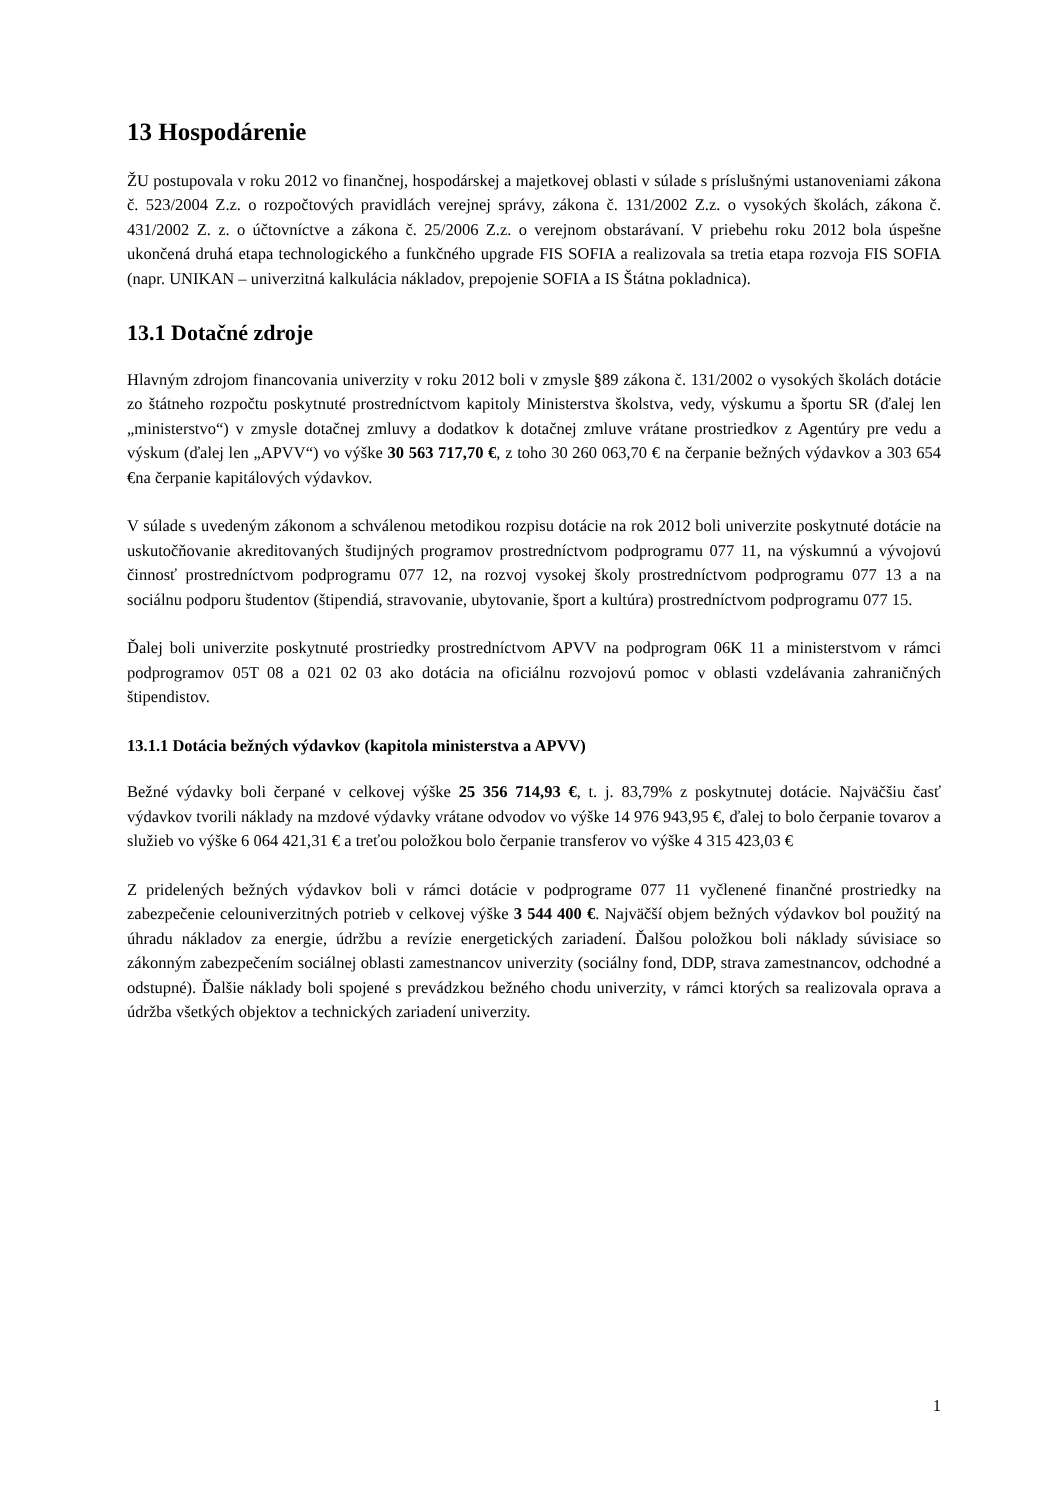13 Hospodárenie
ŽU postupovala v roku 2012 vo finančnej, hospodárskej a majetkovej oblasti v súlade s príslušnými ustanoveniami zákona č. 523/2004 Z.z. o rozpočtových pravidlách verejnej správy, zákona č. 131/2002 Z.z. o vysokých školách, zákona č. 431/2002 Z. z. o účtovníctve a zákona č. 25/2006 Z.z. o verejnom obstarávaní. V priebehu roku 2012 bola úspešne ukončená druhá etapa technologického a funkčného upgrade FIS SOFIA a realizovala sa tretia etapa rozvoja FIS SOFIA (napr. UNIKAN – univerzitná kalkulácia nákladov, prepojenie SOFIA a IS Štátna pokladnica).
13.1 Dotačné zdroje
Hlavným zdrojom financovania univerzity v roku 2012 boli v zmysle §89 zákona č. 131/2002 o vysokých školách dotácie zo štátneho rozpočtu poskytnuté prostredníctvom kapitoly Ministerstva školstva, vedy, výskumu a športu SR (ďalej len „ministerstvo“) v zmysle dotačnej zmluvy a dodatkov k dotačnej zmluve vrátane prostriedkov z Agentúry pre vedu a výskum (ďalej len „APVV“) vo výške 30 563 717,70 €, z toho 30 260 063,70 € na čerpanie bežných výdavkov a 303 654 €na čerpanie kapitálových výdavkov.
V súlade s uvedeným zákonom a schválenou metodikou rozpisu dotácie na rok 2012 boli univerzite poskytnuté dotácie na uskutočňovanie akreditovaných študijných programov prostredníctvom podprogramu 077 11, na výskumnú a vývojovú činnosť prostredníctvom podprogramu 077 12, na rozvoj vysokej školy prostredníctvom podprogramu 077 13 a na sociálnu podporu študentov (štipendiá, stravovanie, ubytovanie, šport a kultúra) prostredníctvom podprogramu 077 15.
Ďalej boli univerzite poskytnuté prostriedky prostredníctvom APVV na podprogram 06K 11 a ministerstvom v rámci podprogramov 05T 08 a 021 02 03 ako dotácia na oficiálnu rozvojovú pomoc v oblasti vzdelávania zahraničných štipendistov.
13.1.1 Dotácia bežných výdavkov (kapitola ministerstva a APVV)
Bežné výdavky boli čerpané v celkovej výške 25 356 714,93 €, t. j. 83,79% z poskytnutej dotácie. Najväčšiu časť výdavkov tvorili náklady na mzdové výdavky vrátane odvodov vo výške 14 976 943,95 €, ďalej to bolo čerpanie tovarov a služieb vo výške 6 064 421,31 € a treťou položkou bolo čerpanie transferov vo výške 4 315 423,03 €
Z pridelených bežných výdavkov boli v rámci dotácie v podprograme 077 11 vyčlenené finančné prostriedky na zabezpečenie celouniverzitných potrieb v celkovej výške 3 544 400 €. Najväčší objem bežných výdavkov bol použitý na úhradu nákladov za energie, údržbu a revízie energetických zariadení. Ďalšou položkou boli náklady súvisiace so zákonným zabezpečením sociálnej oblasti zamestnancov univerzity (sociálny fond, DDP, strava zamestnancov, odchodné a odstupné). Ďalšie náklady boli spojené s prevádzkou bežného chodu univerzity, v rámci ktorých sa realizovala oprava a údržba všetkých objektov a technických zariadení univerzity.
1